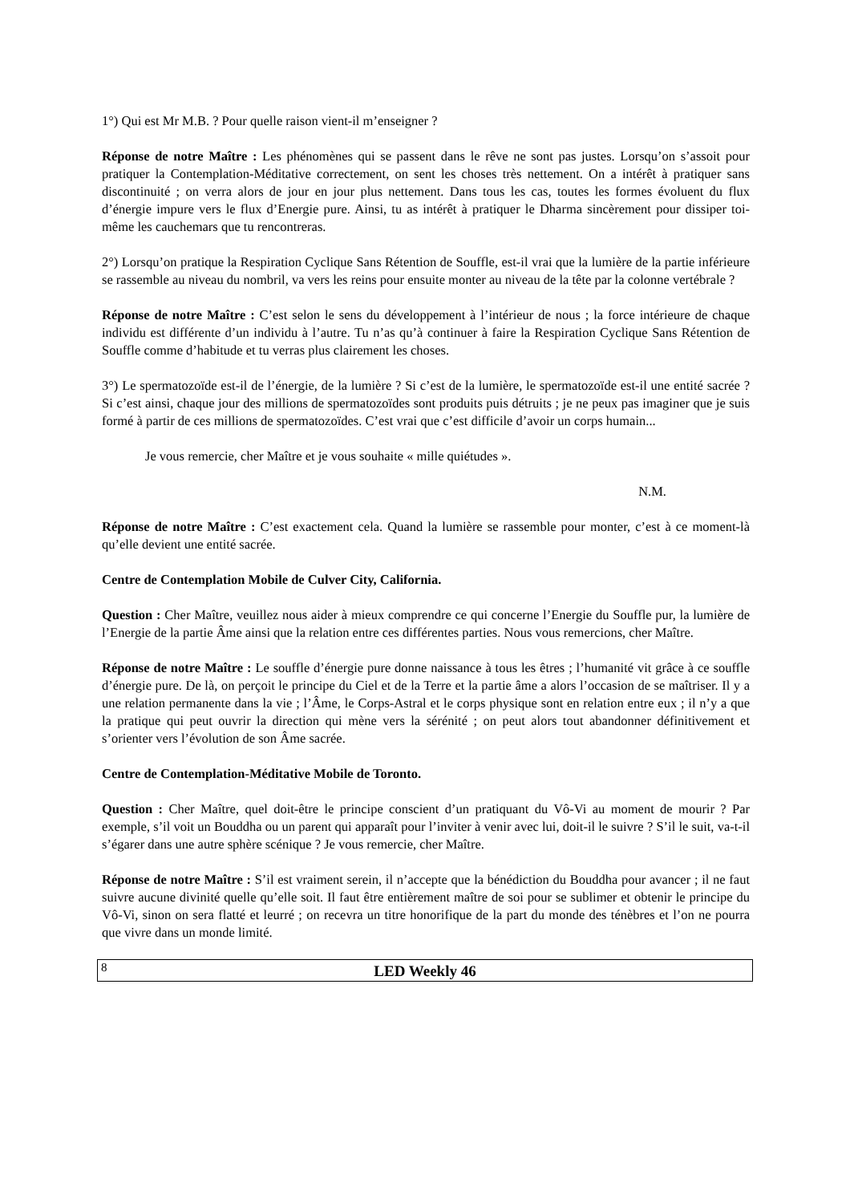1°) Qui est Mr M.B. ? Pour quelle raison vient-il m’enseigner ?
Réponse de notre Maître : Les phénomènes qui se passent dans le rêve ne sont pas justes. Lorsqu’on s’assoit pour pratiquer la Contemplation-Méditative correctement, on sent les choses très nettement. On a intérêt à pratiquer sans discontinuité ; on verra alors de jour en jour plus nettement. Dans tous les cas, toutes les formes évoluent du flux d’énergie impure vers le flux d’Energie pure. Ainsi, tu as intérêt à pratiquer le Dharma sincèrement pour dissiper toi-même les cauchemars que tu rencontreras.
2°) Lorsqu’on pratique la Respiration Cyclique Sans Rétention de Souffle, est-il vrai que la lumière de la partie inférieure se rassemble au niveau du nombril, va vers les reins pour ensuite monter au niveau de la tête par la colonne vertébrale ?
Réponse de notre Maître : C’est selon le sens du développement à l’intérieur de nous ; la force intérieure de chaque individu est différente d’un individu à l’autre. Tu n’as qu’à continuer à faire la Respiration Cyclique Sans Rétention de Souffle comme d’habitude et tu verras plus clairement les choses.
3°) Le spermatozoïde est-il de l’énergie, de la lumière ? Si c’est de la lumière, le spermatozoïde est-il une entité sacrée ? Si c’est ainsi, chaque jour des millions de spermatozoïdes sont produits puis détruits ; je ne peux pas imaginer que je suis formé à partir de ces millions de spermatozoïdes. C’est vrai que c’est difficile d’avoir un corps humain...
Je vous remercie, cher Maître et je vous souhaite « mille quiétudes ».
N.M.
Réponse de notre Maître : C’est exactement cela. Quand la lumière se rassemble pour monter, c’est à ce moment-là qu’elle devient une entité sacrée.
Centre de Contemplation Mobile de Culver City, California.
Question : Cher Maître, veuillez nous aider à mieux comprendre ce qui concerne l’Energie du Souffle pur, la lumière de l’Energie de la partie Âme ainsi que la relation entre ces différentes parties. Nous vous remercions, cher Maître.
Réponse de notre Maître : Le souffle d’énergie pure donne naissance à tous les êtres ; l’humanité vit grâce à ce souffle d’énergie pure. De là, on perçoit le principe du Ciel et de la Terre et la partie âme a alors l’occasion de se maîtriser. Il y a une relation permanente dans la vie ; l’Âme, le Corps-Astral et le corps physique sont en relation entre eux ; il n’y a que la pratique qui peut ouvrir la direction qui mène vers la sérénité ; on peut alors tout abandonner définitivement et s’orienter vers l’évolution de son Âme sacrée.
Centre de Contemplation-Méditative Mobile de Toronto.
Question : Cher Maître, quel doit-être le principe conscient d’un pratiquant du Vô-Vi au moment de mourir ? Par exemple, s’il voit un Bouddha ou un parent qui apparaît pour l’inviter à venir avec lui, doit-il le suivre ? S’il le suit, va-t-il s’égarer dans une autre sphère scénique ? Je vous remercie, cher Maître.
Réponse de notre Maître : S’il est vraiment serein, il n’accepte que la bénédiction du Bouddha pour avancer ; il ne faut suivre aucune divinité quelle qu’elle soit. Il faut être entièrement maître de soi pour se sublimer et obtenir le principe du Vô-Vi, sinon on sera flatté et leurré ; on recevra un titre honorifique de la part du monde des ténèbres et l’on ne pourra que vivre dans un monde limité.
8
LED Weekly 46